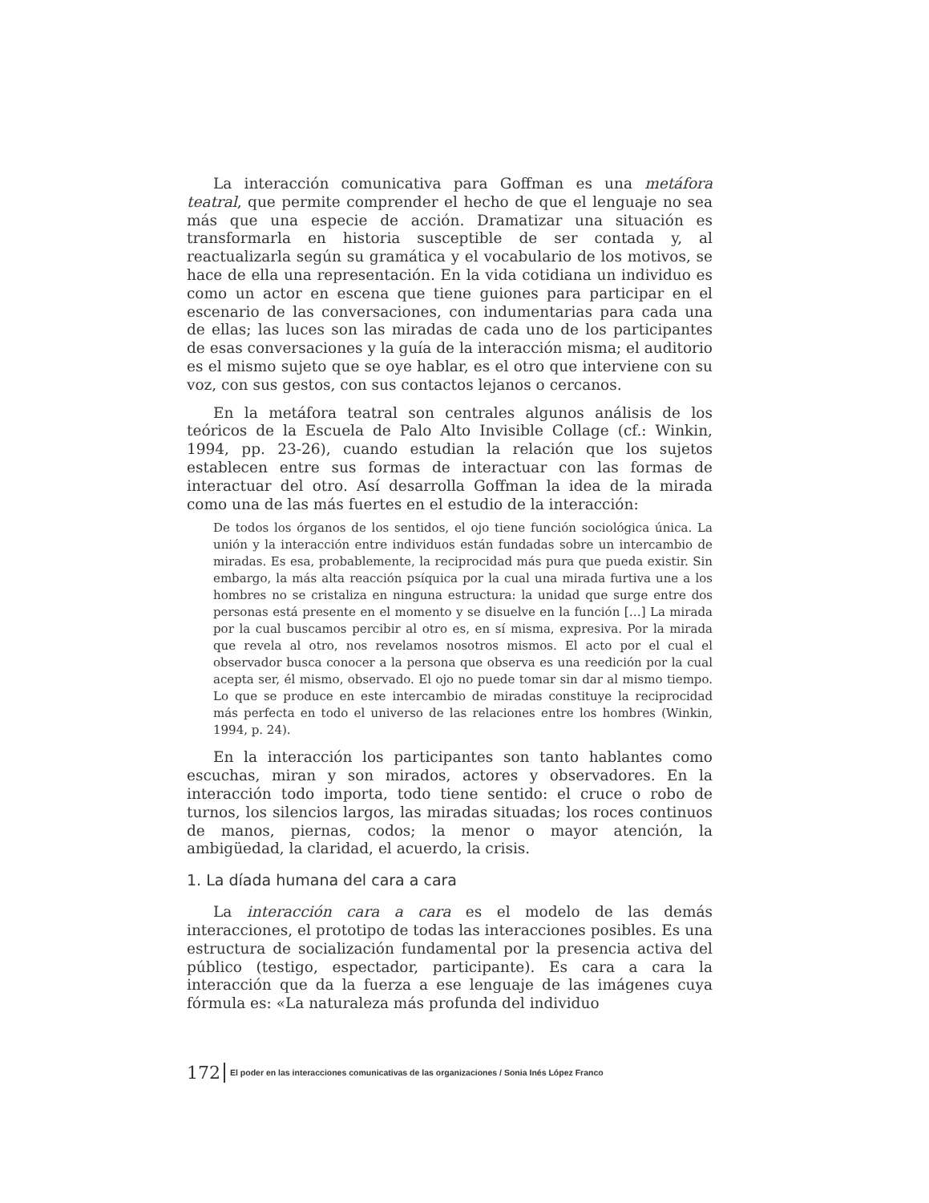La interacción comunicativa para Goffman es una metáfora teatral, que permite comprender el hecho de que el lenguaje no sea más que una especie de acción. Dramatizar una situación es transformarla en historia susceptible de ser contada y, al reactualizarla según su gramática y el vocabulario de los motivos, se hace de ella una representación. En la vida cotidiana un individuo es como un actor en escena que tiene guiones para participar en el escenario de las conversaciones, con indumentarias para cada una de ellas; las luces son las miradas de cada uno de los participantes de esas conversaciones y la guía de la interacción misma; el auditorio es el mismo sujeto que se oye hablar, es el otro que interviene con su voz, con sus gestos, con sus contactos lejanos o cercanos.
En la metáfora teatral son centrales algunos análisis de los teóricos de la Escuela de Palo Alto Invisible Collage (cf.: Winkin, 1994, pp. 23-26), cuando estudian la relación que los sujetos establecen entre sus formas de interactuar con las formas de interactuar del otro. Así desarrolla Goffman la idea de la mirada como una de las más fuertes en el estudio de la interacción:
De todos los órganos de los sentidos, el ojo tiene función sociológica única. La unión y la interacción entre individuos están fundadas sobre un intercambio de miradas. Es esa, probablemente, la reciprocidad más pura que pueda existir. Sin embargo, la más alta reacción psíquica por la cual una mirada furtiva une a los hombres no se cristaliza en ninguna estructura: la unidad que surge entre dos personas está presente en el momento y se disuelve en la función […] La mirada por la cual buscamos percibir al otro es, en sí misma, expresiva. Por la mirada que revela al otro, nos revelamos nosotros mismos. El acto por el cual el observador busca conocer a la persona que observa es una reedición por la cual acepta ser, él mismo, observado. El ojo no puede tomar sin dar al mismo tiempo. Lo que se produce en este intercambio de miradas constituye la reciprocidad más perfecta en todo el universo de las relaciones entre los hombres (Winkin, 1994, p. 24).
En la interacción los participantes son tanto hablantes como escuchas, miran y son mirados, actores y observadores. En la interacción todo importa, todo tiene sentido: el cruce o robo de turnos, los silencios largos, las miradas situadas; los roces continuos de manos, piernas, codos; la menor o mayor atención, la ambigüedad, la claridad, el acuerdo, la crisis.
1. La díada humana del cara a cara
La interacción cara a cara es el modelo de las demás interacciones, el prototipo de todas las interacciones posibles. Es una estructura de socialización fundamental por la presencia activa del público (testigo, espectador, participante). Es cara a cara la interacción que da la fuerza a ese lenguaje de las imágenes cuya fórmula es: «La naturaleza más profunda del individuo
172 El poder en las interacciones comunicativas de las organizaciones / Sonia Inés López Franco